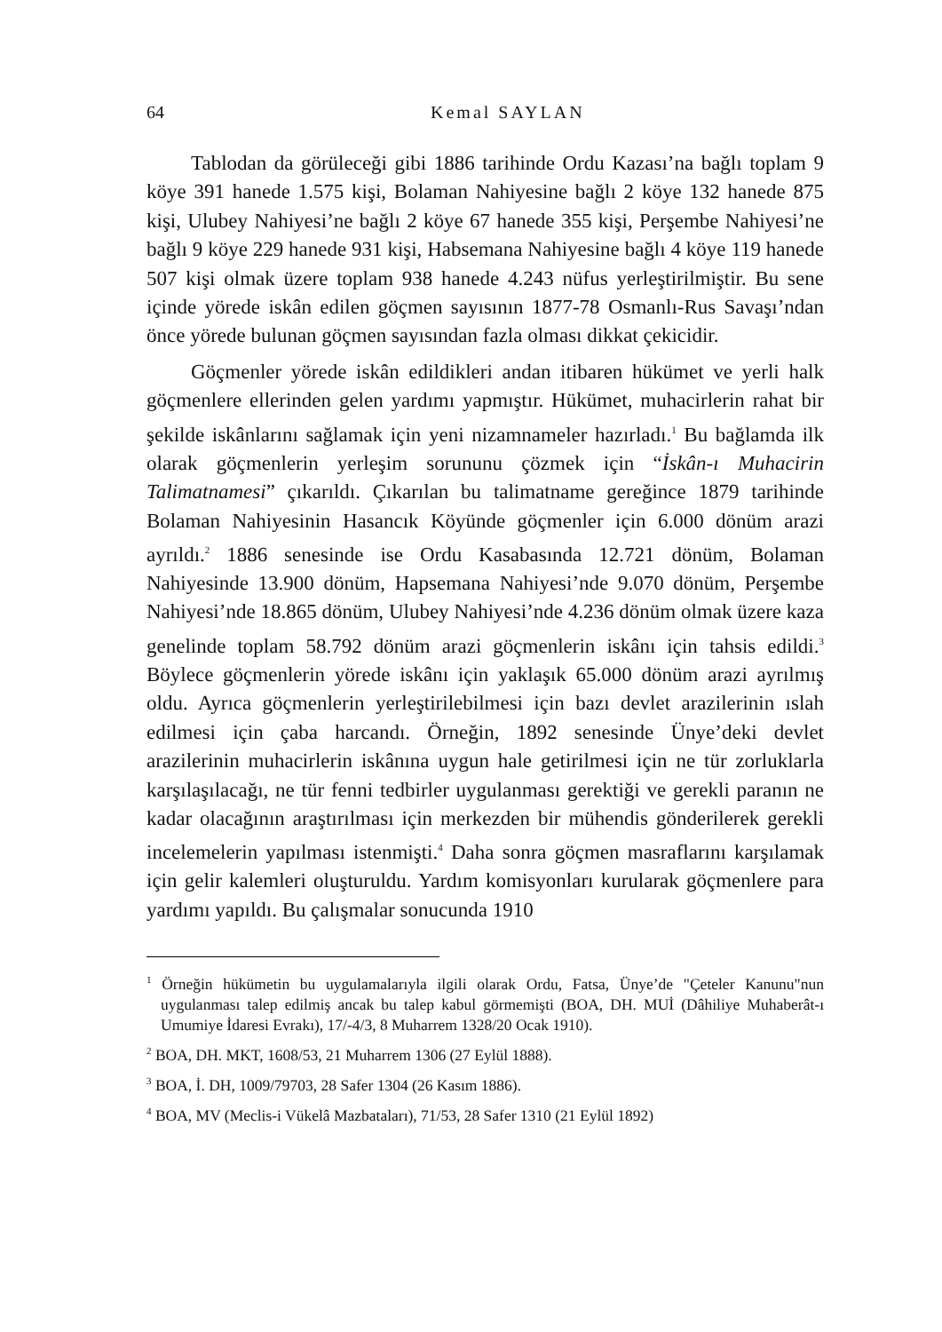64 Kemal SAYLAN
Tablodan da görüleceği gibi 1886 tarihinde Ordu Kazası’na bağlı toplam 9 köye 391 hanede 1.575 kişi, Bolaman Nahiyesine bağlı 2 köye 132 hanede 875 kişi, Ulubey Nahiyesi’ne bağlı 2 köye 67 hanede 355 kişi, Perşembe Nahiyesi’ne bağlı 9 köye 229 hanede 931 kişi, Habsemana Nahiyesine bağlı 4 köye 119 hanede 507 kişi olmak üzere toplam 938 hanede 4.243 nüfus yerleştirilmiştir. Bu sene içinde yörede iskân edilen göçmen sayısının 1877-78 Osmanlı-Rus Savaşı’ndan önce yörede bulunan göçmen sayısından fazla olması dikkat çekicidir.
Göçmenler yörede iskân edildikleri andan itibaren hükümet ve yerli halk göçmenlere ellerinden gelen yardımı yapmıştır. Hükümet, muhacirlerin rahat bir şekilde iskânlarını sağlamak için yeni nizamnameler hazırladı.<sup>1</sup> Bu bağlamda ilk olarak göçmenlerin yerleşim sorununu çözmek için “İskân-ı Muhacirin Talimatnamesi” çıkarıldı. Çıkarılan bu talimatname gereğince 1879 tarihinde Bolaman Nahiyesinin Hasancık Köyünde göçmenler için 6.000 dönüm arazi ayrıldı.<sup>2</sup> 1886 senesinde ise Ordu Kasabasında 12.721 dönüm, Bolaman Nahiyesinde 13.900 dönüm, Hapsemana Nahiyesi’nde 9.070 dönüm, Perşembe Nahiyesi’nde 18.865 dönüm, Ulubey Nahiyesi’nde 4.236 dönüm olmak üzere kaza genelinde toplam 58.792 dönüm arazi göçmenlerin iskânı için tahsis edildi.<sup>3</sup> Böylece göçmenlerin yörede iskânı için yaklaşık 65.000 dönüm arazi ayrılmış oldu. Ayrıca göçmenlerin yerleştirilebilmesi için bazı devlet arazilerinin ıslah edilmesi için çaba harcandı. Örneğin, 1892 senesinde Ünye’deki devlet arazilerinin muhacirlerin iskânına uygun hale getirilmesi için ne tür zorluklarla karşılaşılacağı, ne tür fenni tedbirler uygulanması gerektiği ve gerekli paranın ne kadar olacağının araştırılması için merkezden bir mühendis gönderilerek gerekli incelemelerin yapılması istenmişti.<sup>4</sup> Daha sonra göçmen masraflarını karşılamak için gelir kalemleri oluşturuldu. Yardım komisyonları kurularak göçmenlere para yardımı yapıldı. Bu çalışmalar sonucunda 1910
<sup>1</sup> Örneğin hükümetin bu uygulamalarıyla ilgili olarak Ordu, Fatsa, Ünye’de "Çeteler Kanunu"nun uygulanması talep edilmiş ancak bu talep kabul görmemişti (BOA, DH. MUİ (Dâhiliye Muhaberât-ı Umumiye İdaresi Evrakı), 17/-4/3, 8 Muharrem 1328/20 Ocak 1910).
<sup>2</sup> BOA, DH. MKT, 1608/53, 21 Muharrem 1306 (27 Eylül 1888).
<sup>3</sup> BOA, İ. DH, 1009/79703, 28 Safer 1304 (26 Kasım 1886).
<sup>4</sup> BOA, MV (Meclis-i Vükelâ Mazbataları), 71/53, 28 Safer 1310 (21 Eylül 1892)